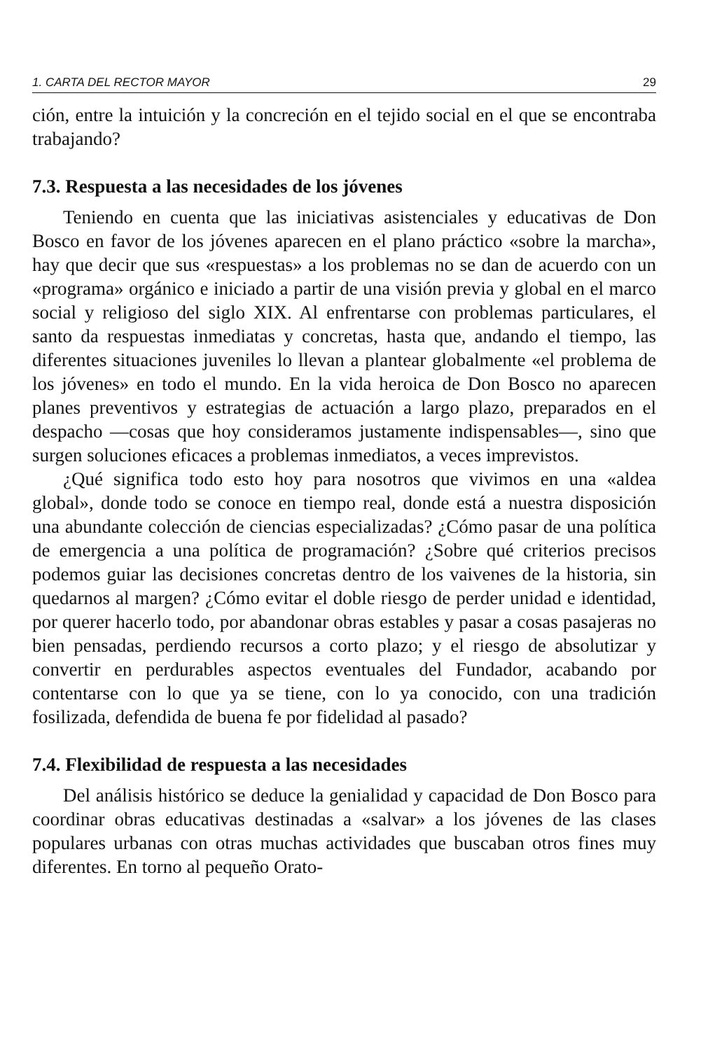1. CARTA DEL RECTOR MAYOR 29
ción, entre la intuición y la concreción en el tejido social en el que se encontraba trabajando?
7.3. Respuesta a las necesidades de los jóvenes
Teniendo en cuenta que las iniciativas asistenciales y educativas de Don Bosco en favor de los jóvenes aparecen en el plano práctico «sobre la marcha», hay que decir que sus «respuestas» a los problemas no se dan de acuerdo con un «programa» orgánico e iniciado a partir de una visión previa y global en el marco social y religioso del siglo XIX. Al enfrentarse con problemas particulares, el santo da respuestas inmediatas y concretas, hasta que, andando el tiempo, las diferentes situaciones juveniles lo llevan a plantear globalmente «el problema de los jóvenes» en todo el mundo. En la vida heroica de Don Bosco no aparecen planes preventivos y estrategias de actuación a largo plazo, preparados en el despacho —cosas que hoy consideramos justamente indispensables—, sino que surgen soluciones eficaces a problemas inmediatos, a veces imprevistos.
¿Qué significa todo esto hoy para nosotros que vivimos en una «aldea global», donde todo se conoce en tiempo real, donde está a nuestra disposición una abundante colección de ciencias especializadas? ¿Cómo pasar de una política de emergencia a una política de programación? ¿Sobre qué criterios precisos podemos guiar las decisiones concretas dentro de los vaivenes de la historia, sin quedarnos al margen? ¿Cómo evitar el doble riesgo de perder unidad e identidad, por querer hacerlo todo, por abandonar obras estables y pasar a cosas pasajeras no bien pensadas, perdiendo recursos a corto plazo; y el riesgo de absolutizar y convertir en perdurables aspectos eventuales del Fundador, acabando por contentarse con lo que ya se tiene, con lo ya conocido, con una tradición fosilizada, defendida de buena fe por fidelidad al pasado?
7.4. Flexibilidad de respuesta a las necesidades
Del análisis histórico se deduce la genialidad y capacidad de Don Bosco para coordinar obras educativas destinadas a «salvar» a los jóvenes de las clases populares urbanas con otras muchas actividades que buscaban otros fines muy diferentes. En torno al pequeño Orato-